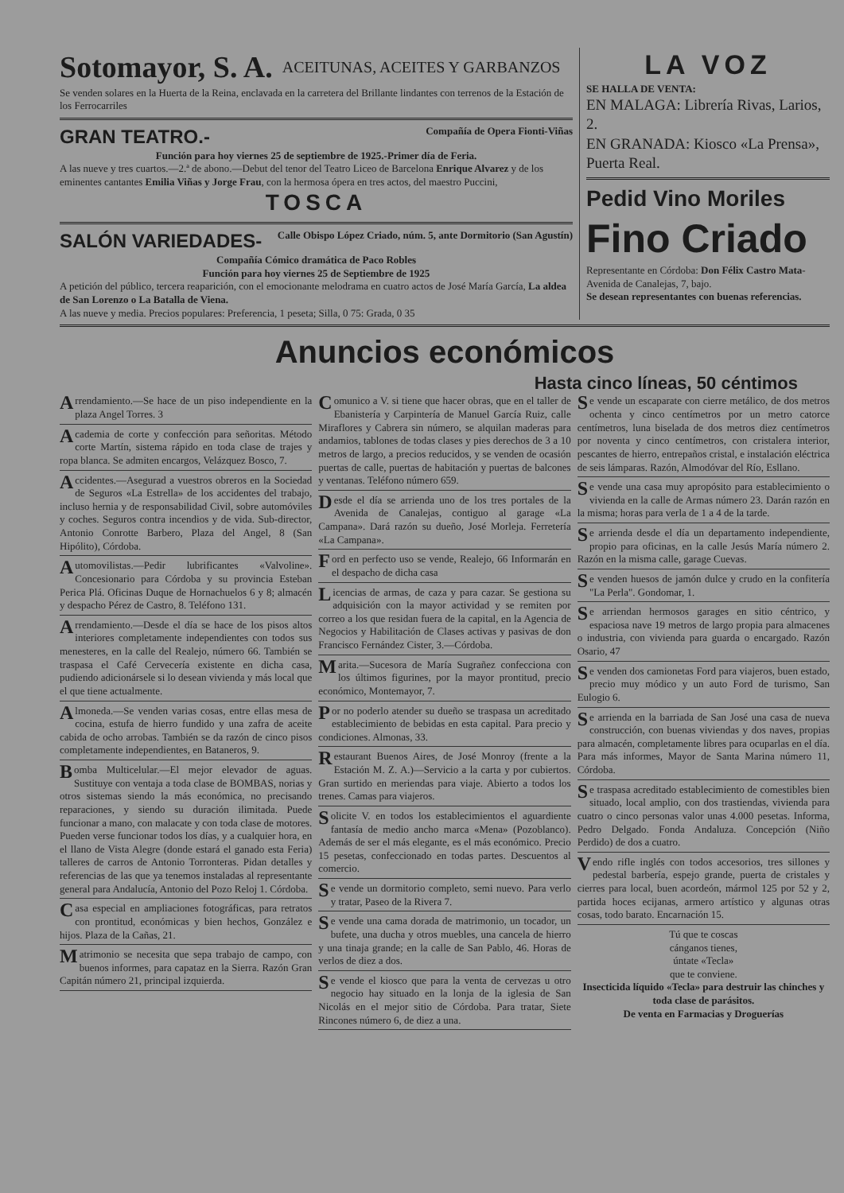Sotomayor, S. A.
ACEITUNAS, ACEITES Y GARBANZOS
Se venden solares en la Huerta de la Reina, enclavada en la carretera del Brillante lindantes con terrenos de la Estación de los Ferrocarriles
GRAN TEATRO.-
Compañía de Opera Fionti-Viñas
Función para hoy viernes 25 de septiembre de 1925.-Primer día de Feria.
A las nueve y tres cuartos.—2.ª de abono.—Debut del tenor del Teatro Liceo de Barcelona Enrique Alvarez y de los eminentes cantantes Emilia Viñas y Jorge Frau, con la hermosa ópera en tres actos, del maestro Puccini,
TOSCA
SALÓN VARIEDADES-
Calle Obispo López Criado, núm. 5, ante Dormitorio (San Agustín)
Compañía Cómico dramática de Paco Robles
Función para hoy viernes 25 de Septiembre de 1925
A petición del público, tercera reaparición, con el emocionante melodrama en cuatro actos de José María García, La aldea de San Lorenzo o La Batalla de Viena.
A las nueve y media. Precios populares: Preferencia, 1 peseta; Silla, 0 75: Grada, 0 35
LA VOZ
SE HALLA DE VENTA:
EN MALAGA: Librería Rivas, Larios, 2.
EN GRANADA: Kiosco «La Prensa», Puerta Real.
Pedid Vino Moriles
Fino Criado
Representante en Córdoba: Don Félix Castro Mata-Avenida de Canalejas, 7, bajo.
Se desean representantes con buenas referencias.
Anuncios económicos
Hasta cinco líneas, 50 céntimos
Arrendamiento.—Se hace de un piso independiente en la plaza Angel Torres. 3
Academia de corte y confección para señoritas. Método corte Martín, sistema rápido en toda clase de trajes y ropa blanca. Se admiten encargos, Velázquez Bosco, 7.
Accidentes.—Asegurad a vuestros obreros en la Sociedad de Seguros «La Estrella» de los accidentes del trabajo, incluso hernia y de responsabilidad Civil, sobre automóviles y coches. Seguros contra incendios y de vida. Sub-director, Antonio Conrotte Barbero, Plaza del Angel, 8 (San Hipólito), Córdoba.
Automovilistas.—Pedir lubrificantes «Valvoline». Concesionario para Córdoba y su provincia Esteban Perica Plá. Oficinas Duque de Hornachuelos 6 y 8; almacén y despacho Pérez de Castro, 8. Teléfono 131.
Arrendamiento.—Desde el día se hace de los pisos altos interiores completamente independientes con todos sus menesteres, en la calle del Realejo, número 66. También se traspasa el Café Cervecería existente en dicha casa, pudiendo adicionársele si lo desean vivienda y más local que el que tiene actualmente.
Almoneda.—Se venden varias cosas, entre ellas mesa de cocina, estufa de hierro fundido y una zafra de aceite cabida de ocho arrobas. También se da razón de cinco pisos completamente independientes, en Bataneros, 9.
Bomba Multicelular.—El mejor elevador de aguas. Sustituye con ventaja a toda clase de BOMBAS, norias y otros sistemas siendo la más económica, no precisando reparaciones, y siendo su duración ilimitada. Puede funcionar a mano, con malacate y con toda clase de motores. Pueden verse funcionar todos los días, y a cualquier hora, en el llano de Vista Alegre (donde estará el ganado esta Feria) talleres de carros de Antonio Torronteras. Pidan detalles y referencias de las que ya tenemos instaladas al representante general para Andalucía, Antonio del Pozo Reloj 1. Córdoba.
Casa especial en ampliaciones fotográficas, para retratos con prontitud, económicas y bien hechos, González e hijos. Plaza de la Cañas, 21.
Matrimonio se necesita que sepa trabajo de campo, con buenos informes, para capataz en la Sierra. Razón Gran Capitán número 21, principal izquierda.
Comunico a V. si tiene que hacer obras, que en el taller de Ebanistería y Carpintería de Manuel García Ruiz, calle Miraflores y Cabrera sin número, se alquilan maderas para andamios, tablones de todas clases y pies derechos de 3 a 10 metros de largo, a precios reducidos, y se venden de ocasión puertas de calle, puertas de habitación y puertas de balcones y ventanas. Teléfono número 659.
Desde el día se arrienda uno de los tres portales de la Avenida de Canalejas, contiguo al garage «La Campana». Dará razón su dueño, José Morleja. Ferretería «La Campana».
Ford en perfecto uso se vende, Realejo, 66 Informarán en el despacho de dicha casa
Licencias de armas, de caza y para cazar. Se gestiona su adquisición con la mayor actividad y se remiten por correo a los que residan fuera de la capital, en la Agencia de Negocios y Habilitación de Clases activas y pasivas de don Francisco Fernández Cister, 3.—Córdoba.
Marita.—Sucesora de María Sugrañez confecciona con los últimos figurines, por la mayor prontitud, precio económico, Montemayor, 7.
Por no poderlo atender su dueño se traspasa un acreditado establecimiento de bebidas en esta capital. Para precio y condiciones. Almonas, 33.
Restaurant Buenos Aires, de José Monroy (frente a la Estación M. Z. A.)—Servicio a la carta y por cubiertos. Gran surtido en meriendas para viaje. Abierto a todos los trenes. Camas para viajeros.
Solicite V. en todos los establecimientos el aguardiente fantasía de medio ancho marca «Mena» (Pozoblanco). Además de ser el más elegante, es el más económico. Precio 15 pesetas, confeccionado en todas partes. Descuentos al comercio.
Se vende un dormitorio completo, semi nuevo. Para verlo y tratar, Paseo de la Rivera 7.
Se vende una cama dorada de matrimonio, un tocador, un bufete, una ducha y otros muebles, una cancela de hierro y una tinaja grande; en la calle de San Pablo, 46. Horas de verlos de diez a dos.
Se vende el kiosco que para la venta de cervezas u otro negocio hay situado en la lonja de la iglesia de San Nicolás en el mejor sitio de Córdoba. Para tratar, Siete Rincones número 6, de diez a una.
Se vende un escaparate con cierre metálico, de dos metros ochenta y cinco centímetros por un metro catorce centímetros, luna biselada de dos metros diez centímetros por noventa y cinco centímetros, con cristalera interior, pescantes de hierro, entrepaños cristal, e instalación eléctrica de seis lámparas. Razón, Almodóvar del Río, Esllano.
Se vende una casa muy apropósito para establecimiento o vivienda en la calle de Armas número 23. Darán razón en la misma; horas para verla de 1 a 4 de la tarde.
Se arrienda desde el día un departamento independiente, propio para oficinas, en la calle Jesús María número 2. Razón en la misma calle, garage Cuevas.
Se venden huesos de jamón dulce y crudo en la confitería "La Perla". Gondomar, 1.
Se arriendan hermosos garages en sitio céntrico, y espaciosa nave 19 metros de largo propia para almacenes o industria, con vivienda para guarda o encargado. Razón Osario, 47
Se venden dos camionetas Ford para viajeros, buen estado, precio muy módico y un auto Ford de turismo, San Eulogio 6.
Se arrienda en la barriada de San José una casa de nueva construcción, con buenas viviendas y dos naves, propias para almacén, completamente libres para ocuparlas en el día. Para más informes, Mayor de Santa Marina número 11, Córdoba.
Se traspasa acreditado establecimiento de comestibles bien situado, local amplio, con dos trastiendas, vivienda para cuatro o cinco personas valor unas 4.000 pesetas. Informa, Pedro Delgado. Fonda Andaluza. Concepción (Niño Perdido) de dos a cuatro.
Vendo rifle inglés con todos accesorios, tres sillones y pedestal barbería, espejo grande, puerta de cristales y cierres para local, buen acordeón, mármol 125 por 52 y 2, partida hoces ecijanas, armero artístico y algunas otras cosas, todo barato. Encarnación 15.
Tú que te coscas
cánganos tienes,
úntate «Tecla»
que te conviene.
Insecticida líquido «Tecla» para destruir las chinches y toda clase de parásitos.
De venta en Farmacias y Droguerías